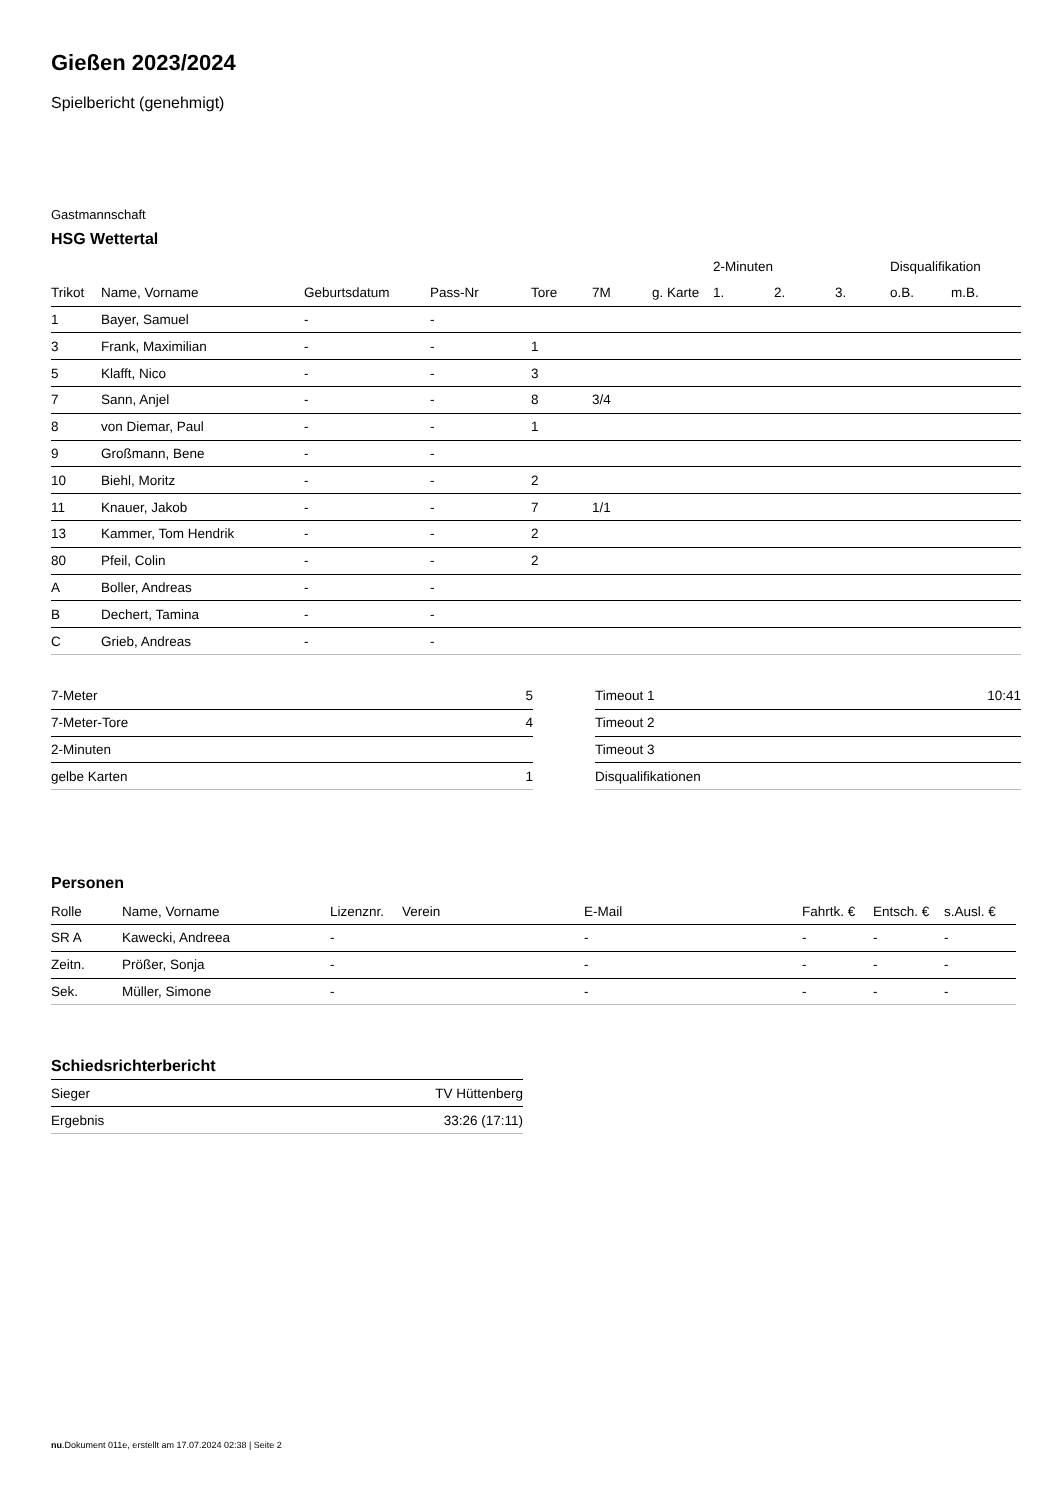Gießen 2023/2024
Spielbericht (genehmigt)
Gastmannschaft
HSG Wettertal
| | | | | | | | 2-Minuten | | | Disqualifikation | |
| --- | --- | --- | --- | --- | --- | --- | --- | --- | --- | --- | --- |
| Trikot | Name, Vorname | Geburtsdatum | Pass-Nr | Tore | 7M | g. Karte | 1. | 2. | 3. | o.B. | m.B. |
| 1 | Bayer, Samuel | - | - | | | | | | | | |
| 3 | Frank, Maximilian | - | - | 1 | | | | | | | |
| 5 | Klafft, Nico | - | - | 3 | | | | | | | |
| 7 | Sann, Anjel | - | - | 8 | 3/4 | | | | | | |
| 8 | von Diemar, Paul | - | - | 1 | | | | | | | |
| 9 | Großmann, Bene | - | - | | | | | | | | |
| 10 | Biehl, Moritz | - | - | 2 | | | | | | | |
| 11 | Knauer, Jakob | - | - | 7 | 1/1 | | | | | | |
| 13 | Kammer, Tom Hendrik | - | - | 2 | | | | | | | |
| 80 | Pfeil, Colin | - | - | 2 | | | | | | | |
| A | Boller, Andreas | - | - | | | | | | | | |
| B | Dechert, Tamina | - | - | | | | | | | | |
| C | Grieb, Andreas | - | - | | | | | | | | |
| 7-Meter | 5 |
| 7-Meter-Tore | 4 |
| 2-Minuten | |
| gelbe Karten | 1 |
| Timeout 1 | 10:41 |
| Timeout 2 | |
| Timeout 3 | |
| Disqualifikationen | |
Personen
| Rolle | Name, Vorname | Lizenznr. | Verein | E-Mail | Fahrtk. € | Entsch. € | s.Ausl. € |
| --- | --- | --- | --- | --- | --- | --- | --- |
| SR A | Kawecki, Andreea | - | | - | - | - | - |
| Zeitn. | Prößer, Sonja | - | | - | - | - | - |
| Sek. | Müller, Simone | - | | - | - | - | - |
Schiedsrichterbericht
| Sieger | TV Hüttenberg |
| Ergebnis | 33:26 (17:11) |
nu.Dokument 011e, erstellt am 17.07.2024 02:38 | Seite 2